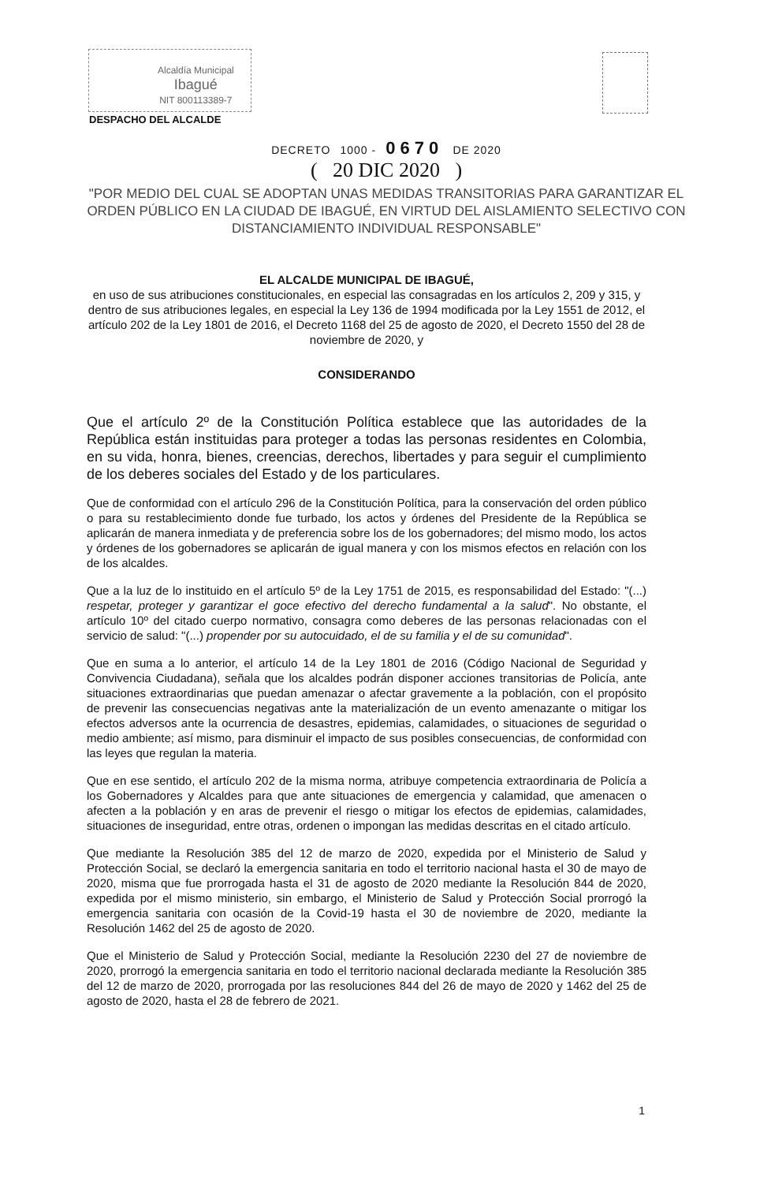Alcaldía Municipal
Ibagué
NIT 800113389-7
DESPACHO DEL ALCALDE
DECRETO 1000 - 0670 DE 2020
( 20 DIC 2020 )
"POR MEDIO DEL CUAL SE ADOPTAN UNAS MEDIDAS TRANSITORIAS PARA GARANTIZAR EL ORDEN PÚBLICO EN LA CIUDAD DE IBAGUÉ, EN VIRTUD DEL AISLAMIENTO SELECTIVO CON DISTANCIAMIENTO INDIVIDUAL RESPONSABLE"
EL ALCALDE MUNICIPAL DE IBAGUÉ,
en uso de sus atribuciones constitucionales, en especial las consagradas en los artículos 2, 209 y 315, y dentro de sus atribuciones legales, en especial la Ley 136 de 1994 modificada por la Ley 1551 de 2012, el artículo 202 de la Ley 1801 de 2016, el Decreto 1168 del 25 de agosto de 2020, el Decreto 1550 del 28 de noviembre de 2020, y
CONSIDERANDO
Que el artículo 2º de la Constitución Política establece que las autoridades de la República están instituidas para proteger a todas las personas residentes en Colombia, en su vida, honra, bienes, creencias, derechos, libertades y para seguir el cumplimiento de los deberes sociales del Estado y de los particulares.
Que de conformidad con el artículo 296 de la Constitución Política, para la conservación del orden público o para su restablecimiento donde fue turbado, los actos y órdenes del Presidente de la República se aplicarán de manera inmediata y de preferencia sobre los de los gobernadores; del mismo modo, los actos y órdenes de los gobernadores se aplicarán de igual manera y con los mismos efectos en relación con los de los alcaldes.
Que a la luz de lo instituido en el artículo 5º de la Ley 1751 de 2015, es responsabilidad del Estado: "(...) respetar, proteger y garantizar el goce efectivo del derecho fundamental a la salud". No obstante, el artículo 10º del citado cuerpo normativo, consagra como deberes de las personas relacionadas con el servicio de salud: "(...) propender por su autocuidado, el de su familia y el de su comunidad".
Que en suma a lo anterior, el artículo 14 de la Ley 1801 de 2016 (Código Nacional de Seguridad y Convivencia Ciudadana), señala que los alcaldes podrán disponer acciones transitorias de Policía, ante situaciones extraordinarias que puedan amenazar o afectar gravemente a la población, con el propósito de prevenir las consecuencias negativas ante la materialización de un evento amenazante o mitigar los efectos adversos ante la ocurrencia de desastres, epidemias, calamidades, o situaciones de seguridad o medio ambiente; así mismo, para disminuir el impacto de sus posibles consecuencias, de conformidad con las leyes que regulan la materia.
Que en ese sentido, el artículo 202 de la misma norma, atribuye competencia extraordinaria de Policía a los Gobernadores y Alcaldes para que ante situaciones de emergencia y calamidad, que amenacen o afecten a la población y en aras de prevenir el riesgo o mitigar los efectos de epidemias, calamidades, situaciones de inseguridad, entre otras, ordenen o impongan las medidas descritas en el citado artículo.
Que mediante la Resolución 385 del 12 de marzo de 2020, expedida por el Ministerio de Salud y Protección Social, se declaró la emergencia sanitaria en todo el territorio nacional hasta el 30 de mayo de 2020, misma que fue prorrogada hasta el 31 de agosto de 2020 mediante la Resolución 844 de 2020, expedida por el mismo ministerio, sin embargo, el Ministerio de Salud y Protección Social prorrogó la emergencia sanitaria con ocasión de la Covid-19 hasta el 30 de noviembre de 2020, mediante la Resolución 1462 del 25 de agosto de 2020.
Que el Ministerio de Salud y Protección Social, mediante la Resolución 2230 del 27 de noviembre de 2020, prorrogó la emergencia sanitaria en todo el territorio nacional declarada mediante la Resolución 385 del 12 de marzo de 2020, prorrogada por las resoluciones 844 del 26 de mayo de 2020 y 1462 del 25 de agosto de 2020, hasta el 28 de febrero de 2021.
1